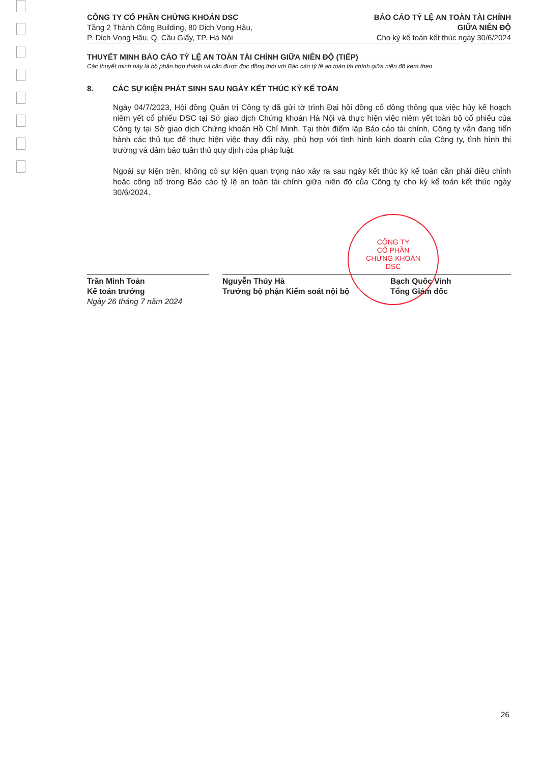CÔNG TY CỔ PHẦN CHỨNG KHOÁN DSC
Tầng 2 Thành Công Building, 80 Dịch Vọng Hậu,
P. Dịch Vọng Hậu, Q. Cầu Giấy, TP. Hà Nội
BÁO CÁO TỶ LỆ AN TOÀN TÀI CHÍNH
GIỮA NIÊN ĐỘ
Cho kỳ kế toán kết thúc ngày 30/6/2024
THUYẾT MINH BÁO CÁO TỶ LỆ AN TOÀN TÀI CHÍNH GIỮA NIÊN ĐỘ (TIẾP)
Các thuyết minh này là bộ phận hợp thành và cần được đọc đồng thời với Báo cáo tỷ lệ an toàn tài chính giữa niên độ kèm theo
8. CÁC SỰ KIỆN PHÁT SINH SAU NGÀY KẾT THÚC KỲ KẾ TOÁN
Ngày 04/7/2023, Hội đồng Quản trị Công ty đã gửi tờ trình Đại hội đồng cổ đông thông qua việc hủy kế hoạch niêm yết cổ phiếu DSC tại Sở giao dịch Chứng khoán Hà Nội và thực hiện việc niêm yết toàn bộ cổ phiếu của Công ty tại Sở giao dịch Chứng khoán Hồ Chí Minh. Tại thời điểm lập Báo cáo tài chính, Công ty vẫn đang tiến hành các thủ tục để thực hiện việc thay đổi này, phù hợp với tình hình kinh doanh của Công ty, tình hình thị trường và đảm bảo tuân thủ quy định của pháp luật.
Ngoài sự kiện trên, không có sự kiện quan trọng nào xảy ra sau ngày kết thúc kỳ kế toán cần phải điều chỉnh hoặc công bố trong Báo cáo tỷ lệ an toàn tài chính giữa niên độ của Công ty cho kỳ kế toán kết thúc ngày 30/6/2024.
Trần Minh Toản
Kế toán trưởng
Ngày 26 tháng 7 năm 2024
Nguyễn Thúy Hà
Trưởng bộ phận Kiểm soát nội bộ
Bạch Quốc Vinh
Tổng Giám đốc
CÔNG TY
CỔ PHẦN
CHỨNG KHOÁN
DSC
26